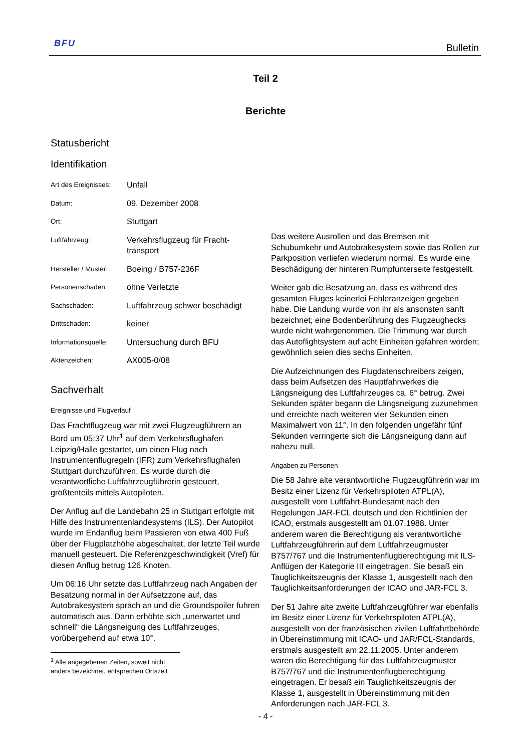BFU Bulletin
Teil 2
Berichte
Statusbericht
Identifikation
| Art des Ereignisses: | Unfall |
| Datum: | 09. Dezember 2008 |
| Ort: | Stuttgart |
| Luftfahrzeug: | Verkehrsflugzeug für Fracht-transport |
| Hersteller / Muster: | Boeing / B757-236F |
| Personenschaden: | ohne Verletzte |
| Sachschaden: | Luftfahrzeug schwer beschädigt |
| Drittschaden: | keiner |
| Informationsquelle: | Untersuchung durch BFU |
| Aktenzeichen: | AX005-0/08 |
Sachverhalt
Ereignisse und Flugverlauf
Das Frachtflugzeug war mit zwei Flugzeugführern an Bord um 05:37 Uhr<sup>1</sup> auf dem Verkehrsflughafen Leipzig/Halle gestartet, um einen Flug nach Instrumentenflugregeln (IFR) zum Verkehrsflughafen Stuttgart durchzuführen. Es wurde durch die verantwortliche Luftfahrzeugführerin gesteuert, größtenteils mittels Autopiloten.
Der Anflug auf die Landebahn 25 in Stuttgart erfolgte mit Hilfe des Instrumentenlandesystems (ILS). Der Autopilot wurde im Endanflug beim Passieren von etwa 400 Fuß über der Flugplatzhöhe abgeschaltet, der letzte Teil wurde manuell gesteuert. Die Referenzgeschwindigkeit (Vref) für diesen Anflug betrug 126 Knoten.
Um 06:16 Uhr setzte das Luftfahrzeug nach Angaben der Besatzung normal in der Aufsetzzone auf, das Autobrakesystem sprach an und die Groundspoiler fuhren automatisch aus. Dann erhöhte sich „unerwartet und schnell“ die Längsneigung des Luftfahrzeuges, vorübergehend auf etwa 10°.
<sup>1</sup> Alle angegebenen Zeiten, soweit nicht anders bezeichnet, entsprechen Ortszeit
Das weitere Ausrollen und das Bremsen mit Schubumkehr und Autobrakesystem sowie das Rollen zur Parkposition verliefen wiederum normal. Es wurde eine Beschädigung der hinteren Rumpfunterseite festgestellt.
Weiter gab die Besatzung an, dass es während des gesamten Fluges keinerlei Fehleranzeigen gegeben habe. Die Landung wurde von ihr als ansonsten sanft bezeichnet; eine Bodenberührung des Flugzeughecks wurde nicht wahrgenommen. Die Trimmung war durch das Autoflightsystem auf acht Einheiten gefahren worden; gewöhnlich seien dies sechs Einheiten.
Die Aufzeichnungen des Flugdatenschreibers zeigen, dass beim Aufsetzen des Hauptfahrwerkes die Längsneigung des Luftfahrzeuges ca. 6° betrug. Zwei Sekunden später begann die Längsneigung zuzunehmen und erreichte nach weiteren vier Sekunden einen Maximalwert von 11°. In den folgenden ungefähr fünf Sekunden verringerte sich die Längsneigung dann auf nahezu null.
Angaben zu Personen
Die 58 Jahre alte verantwortliche Flugzeugführerin war im Besitz einer Lizenz für Verkehrspiloten ATPL(A), ausgestellt vom Luftfahrt-Bundesamt nach den Regelungen JAR-FCL deutsch und den Richtlinien der ICAO, erstmals ausgestellt am 01.07.1988. Unter anderem waren die Berechtigung als verantwortliche Luftfahrzeugführerin auf dem Luftfahrzeugmuster B757/767 und die Instrumentenflugberechtigung mit ILS-Anflügen der Kategorie III eingetragen. Sie besaß ein Tauglichkeitszeugnis der Klasse 1, ausgestellt nach den Tauglichkeitsanforderungen der ICAO und JAR-FCL 3.
Der 51 Jahre alte zweite Luftfahrzeugführer war ebenfalls im Besitz einer Lizenz für Verkehrspiloten ATPL(A), ausgestellt von der französischen zivilen Luftfahrtbehörde in Übereinstimmung mit ICAO- und JAR/FCL-Standards, erstmals ausgestellt am 22.11.2005. Unter anderem waren die Berechtigung für das Luftfahrzeugmuster B757/767 und die Instrumentenflugberechtigung eingetragen. Er besaß ein Tauglichkeitszeugnis der Klasse 1, ausgestellt in Übereinstimmung mit den Anforderungen nach JAR-FCL 3.
- 4 -